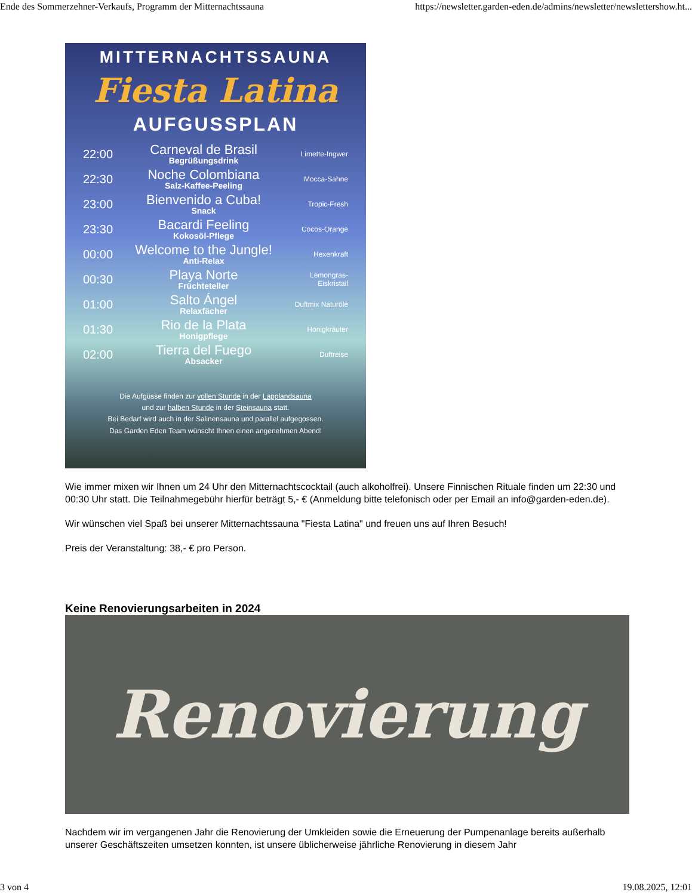Ende des Sommerzehner-Verkaufs, Programm der Mitternachtssauna https://newsletter.garden-eden.de/admins/newsletter/newslettershow.ht...
MITTERNACHTSSAUNA
Fiesta Latina
AUFGUSSPLAN
22:00 Carneval de Brasil
Begrüßungsdrink Limette-Ingwer
22:30 Noche Colombiana
Salz-Kaffee-Peeling Mocca-Sahne
23:00 Bienvenido a Cuba!
Snack Tropic-Fresh
23:30 Bacardi Feeling
Kokosöl-Pflege Cocos-Orange
00:00 Welcome to the Jungle!
Anti-Relax Hexenkraft
00:30 Playa Norte
Früchteteller Lemongras-Eiskristall
01:00 Salto Ángel
Relaxfächer Duftmix Naturöle
01:30 Rio de la Plata
Honigpflege Honigkräuter
02:00 Tierra del Fuego
Absacker Duftreise
Die Aufgüsse finden zur vollen Stunde in der Lapplandsauna
und zur halben Stunde in der Steinsauna statt.
Bei Bedarf wird auch in der Salinensauna und parallel aufgegossen.
Das Garden Eden Team wünscht Ihnen einen angenehmen Abend!
Wie immer mixen wir Ihnen um 24 Uhr den Mitternachtscocktail (auch alkoholfrei). Unsere Finnischen Rituale finden um 22:30 und 00:30 Uhr statt. Die Teilnahmegebühr hierfür beträgt 5,- € (Anmeldung bitte telefonisch oder per Email an info@garden-eden.de).
Wir wünschen viel Spaß bei unserer Mitternachtssauna "Fiesta Latina" und freuen uns auf Ihren Besuch!
Preis der Veranstaltung: 38,- € pro Person.
Keine Renovierungsarbeiten in 2024
Renovierung
Nachdem wir im vergangenen Jahr die Renovierung der Umkleiden sowie die Erneuerung der Pumpenanlage bereits außerhalb unserer Geschäftszeiten umsetzen konnten, ist unsere üblicherweise jährliche Renovierung in diesem Jahr
3 von 4 19.08.2025, 12:01